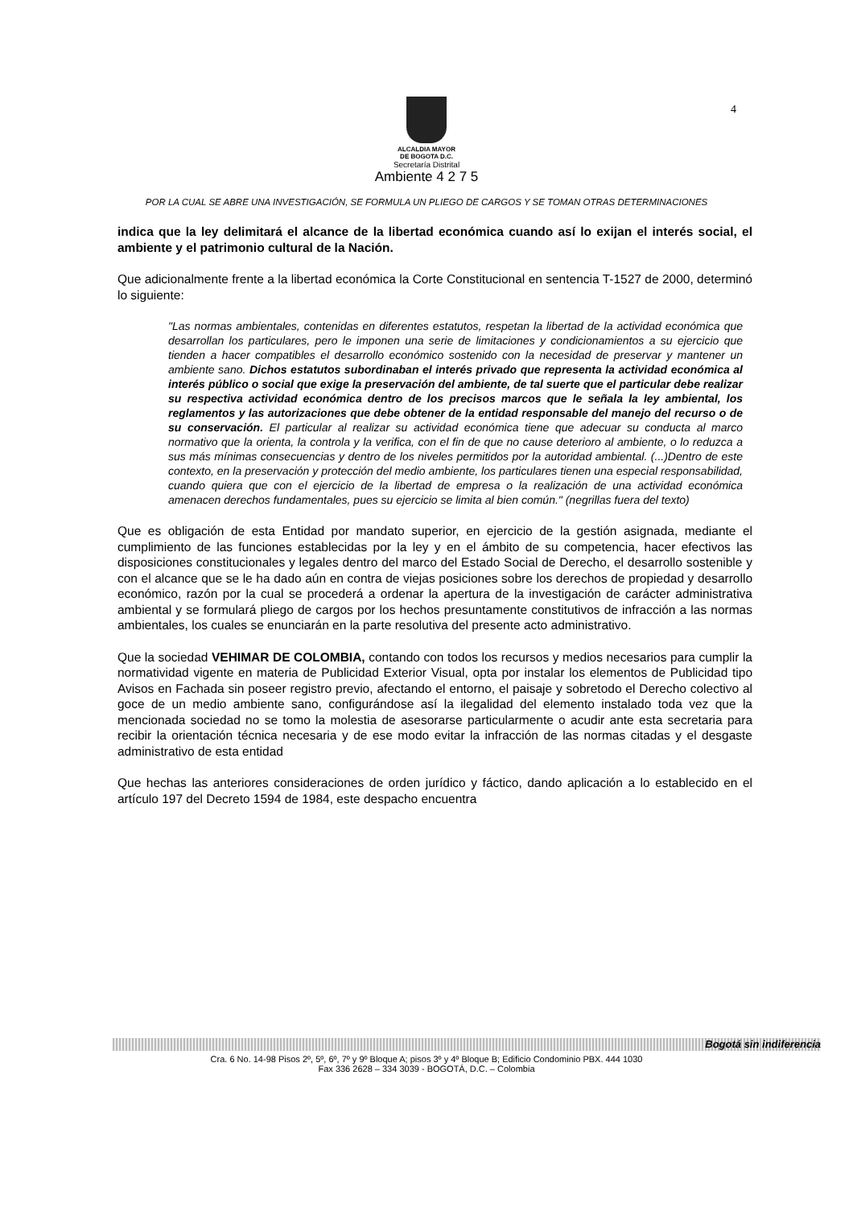4
ALCALDIA MAYOR
DE BOGOTA D.C.
Secretaría Distrital
Ambiente 4 2 7 5
POR LA CUAL SE ABRE UNA INVESTIGACIÓN, SE FORMULA UN PLIEGO DE CARGOS Y SE TOMAN OTRAS DETERMINACIONES
indica que la ley delimitará el alcance de la libertad económica cuando así lo exijan el interés social, el ambiente y el patrimonio cultural de la Nación.
Que adicionalmente frente a la libertad económica la Corte Constitucional en sentencia T-1527 de 2000, determinó lo siguiente:
"Las normas ambientales, contenidas en diferentes estatutos, respetan la libertad de la actividad económica que desarrollan los particulares, pero le imponen una serie de limitaciones y condicionamientos a su ejercicio que tienden a hacer compatibles el desarrollo económico sostenido con la necesidad de preservar y mantener un ambiente sano. Dichos estatutos subordinaban el interés privado que representa la actividad económica al interés público o social que exige la preservación del ambiente, de tal suerte que el particular debe realizar su respectiva actividad económica dentro de los precisos marcos que le señala la ley ambiental, los reglamentos y las autorizaciones que debe obtener de la entidad responsable del manejo del recurso o de su conservación. El particular al realizar su actividad económica tiene que adecuar su conducta al marco normativo que la orienta, la controla y la verifica, con el fin de que no cause deterioro al ambiente, o lo reduzca a sus más mínimas consecuencias y dentro de los niveles permitidos por la autoridad ambiental. (...)Dentro de este contexto, en la preservación y protección del medio ambiente, los particulares tienen una especial responsabilidad, cuando quiera que con el ejercicio de la libertad de empresa o la realización de una actividad económica amenacen derechos fundamentales, pues su ejercicio se limita al bien común." (negrillas fuera del texto)
Que es obligación de esta Entidad por mandato superior, en ejercicio de la gestión asignada, mediante el cumplimiento de las funciones establecidas por la ley y en el ámbito de su competencia, hacer efectivos las disposiciones constitucionales y legales dentro del marco del Estado Social de Derecho, el desarrollo sostenible y con el alcance que se le ha dado aún en contra de viejas posiciones sobre los derechos de propiedad y desarrollo económico, razón por la cual se procederá a ordenar la apertura de la investigación de carácter administrativa ambiental y se formulará pliego de cargos por los hechos presuntamente constitutivos de infracción a las normas ambientales, los cuales se enunciarán en la parte resolutiva del presente acto administrativo.
Que la sociedad VEHIMAR DE COLOMBIA, contando con todos los recursos y medios necesarios para cumplir la normatividad vigente en materia de Publicidad Exterior Visual, opta por instalar los elementos de Publicidad tipo Avisos en Fachada sin poseer registro previo, afectando el entorno, el paisaje y sobretodo el Derecho colectivo al goce de un medio ambiente sano, configurándose así la ilegalidad del elemento instalado toda vez que la mencionada sociedad no se tomo la molestia de asesorarse particularmente o acudir ante esta secretaria para recibir la orientación técnica necesaria y de ese modo evitar la infracción de las normas citadas y el desgaste administrativo de esta entidad
Que hechas las anteriores consideraciones de orden jurídico y fáctico, dando aplicación a lo establecido en el artículo 197 del Decreto 1594 de 1984, este despacho encuentra
Bogotá sin indiferencia
Cra. 6 No. 14-98 Pisos 2º, 5º, 6º, 7º y 9º Bloque A; pisos 3º y 4º Bloque B; Edificio Condominio PBX. 444 1030
Fax 336 2628 – 334 3039 - BOGOTÁ, D.C. – Colombia